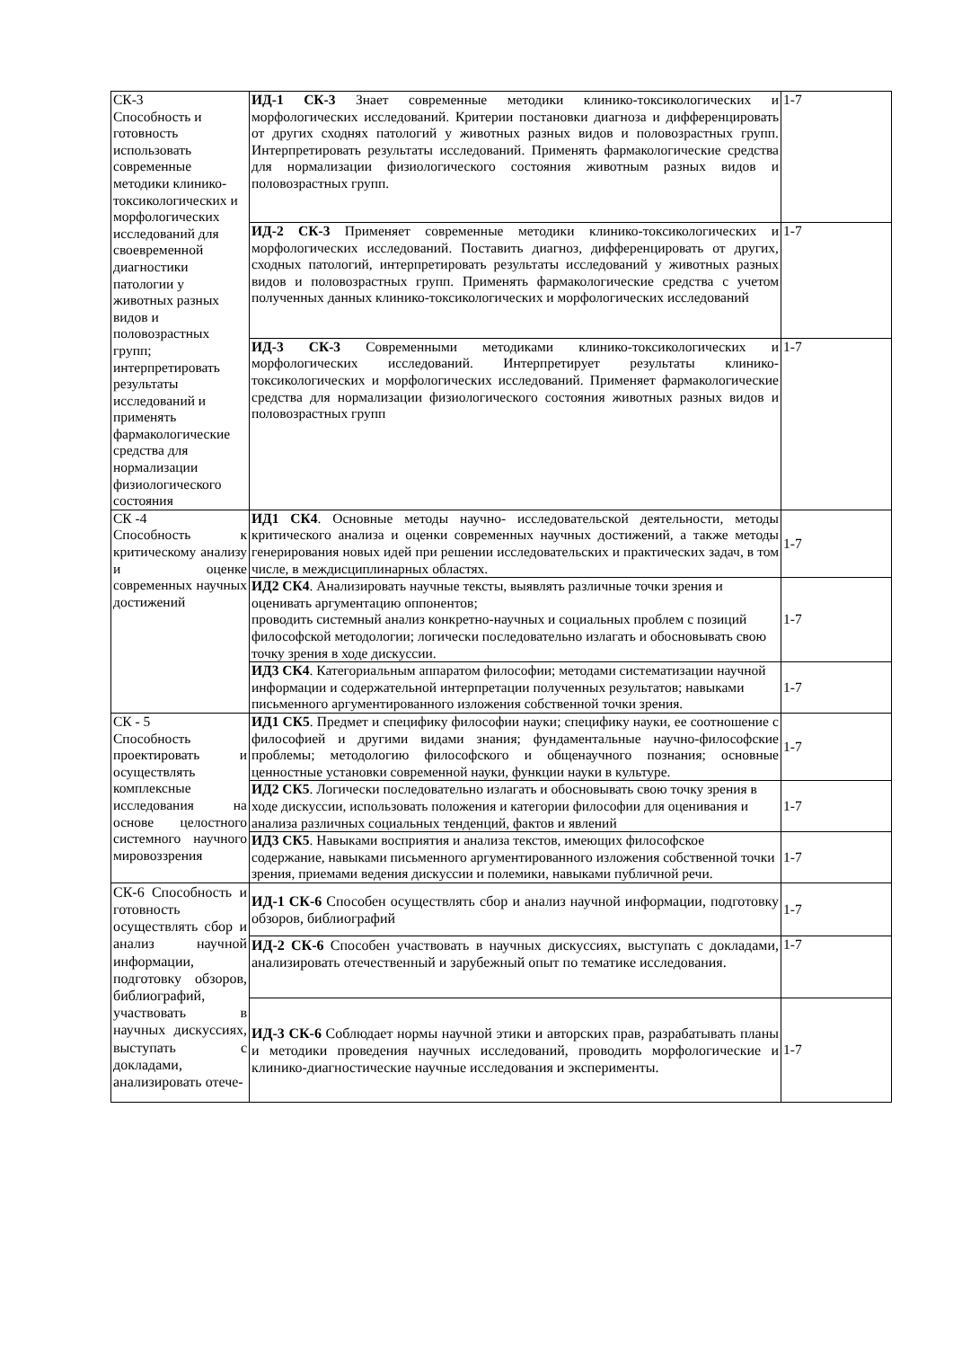| СК-3 Способность и готовность использовать современные методики клинико-токсикологических и морфологических исследований для своевременной диагностики патологии у животных разных видов и половозрастных групп; интерпретировать результаты исследований и применять фармакологические средства для нормализации физиологического состояния | ИД-1 СК-3 Знает современные методики клинико-токсикологических и морфологических исследований. Критерии постановки диагноза и дифференцировать от других сходнях патологий у животных разных видов и половозрастных групп. Интерпретировать результаты исследований. Применять фармакологические средства для нормализации физиологического состояния животным разных видов и половозрастных групп. | 1-7 |
| | ИД-2 СК-3 Применяет современные методики клинико-токсикологических и морфологических исследований. Поставить диагноз, дифференцировать от других, сходных патологий, интерпретировать результаты исследований у животных разных видов и половозрастных групп. Применять фармакологические средства с учетом полученных данных клинико-токсикологических и морфологических исследований | 1-7 |
| | ИД-3 СК-3 Современными методиками клинико-токсикологических и морфологических исследований. Интерпретирует результаты клинико-токсикологических и морфологических исследований. Применяет фармакологические средства для нормализации физиологического состояния животных разных видов и половозрастных групп | 1-7 |
| СК -4 Способность к критическому анализу и оценке современных научных достижений | ИД1 СК4 . Основные методы научно- исследовательской деятельности, методы критического анализа и оценки современных научных достижений, а также методы генерирования новых идей при решении исследовательских и практических задач, в том числе, в междисциплинарных областях. | 1-7 |
| | ИД2 СК4 . Анализировать научные тексты, выявлять различные точки зрения и оценивать аргументацию оппонентов; проводить системный анализ конкретно-научных и социальных проблем с позиций философской методологии; логически последовательно излагать и обосновывать свою точку зрения в ходе дискуссии. | 1-7 |
| | ИД3 СК4 . Категориальным аппаратом философии; методами систематизации научной информации и содержательной интерпретации полученных результатов; навыками письменного аргументированного изложения собственной точки зрения. | 1-7 |
| СК - 5 Способность проектировать и осуществлять комплексные исследования на основе целостного системного научного мировоззрения | ИД1 СК5 . Предмет и специфику философии науки; специфику науки, ее соотношение с философией и другими видами знания; фундаментальные научно-философские проблемы; методологию философского и общенаучного познания; основные ценностные установки современной науки, функции науки в культуре. | 1-7 |
| | ИД2 СК5 . Логически последовательно излагать и обосновывать свою точку зрения в ходе дискуссии, использовать положения и категории философии для оценивания и анализа различных социальных тенденций, фактов и явлений | 1-7 |
| | ИД3 СК5 . Навыками восприятия и анализа текстов, имеющих философское содержание, навыками письменного аргументированного изложения собственной точки зрения, приемами ведения дискуссии и полемики, навыками публичной речи. | 1-7 |
| СК-6 Способность и готовность осуществлять сбор и анализ научной информации, подготовку обзоров, библиографий, участвовать в научных дискуссиях, выступать с докладами, анализировать отече- | ИД-1 СК-6 Способен осуществлять сбор и анализ научной информации, подготовку обзоров, библиографий | 1-7 |
| | ИД-2 СК-6 Способен участвовать в научных дискуссиях, выступать с докладами, анализировать отечественный и зарубежный опыт по тематике исследования. | 1-7 |
| | ИД-3 СК-6 Соблюдает нормы научной этики и авторских прав, разрабатывать планы и методики проведения научных исследований, проводить морфологические и клинико-диагностические научные исследования и эксперименты. | 1-7 |